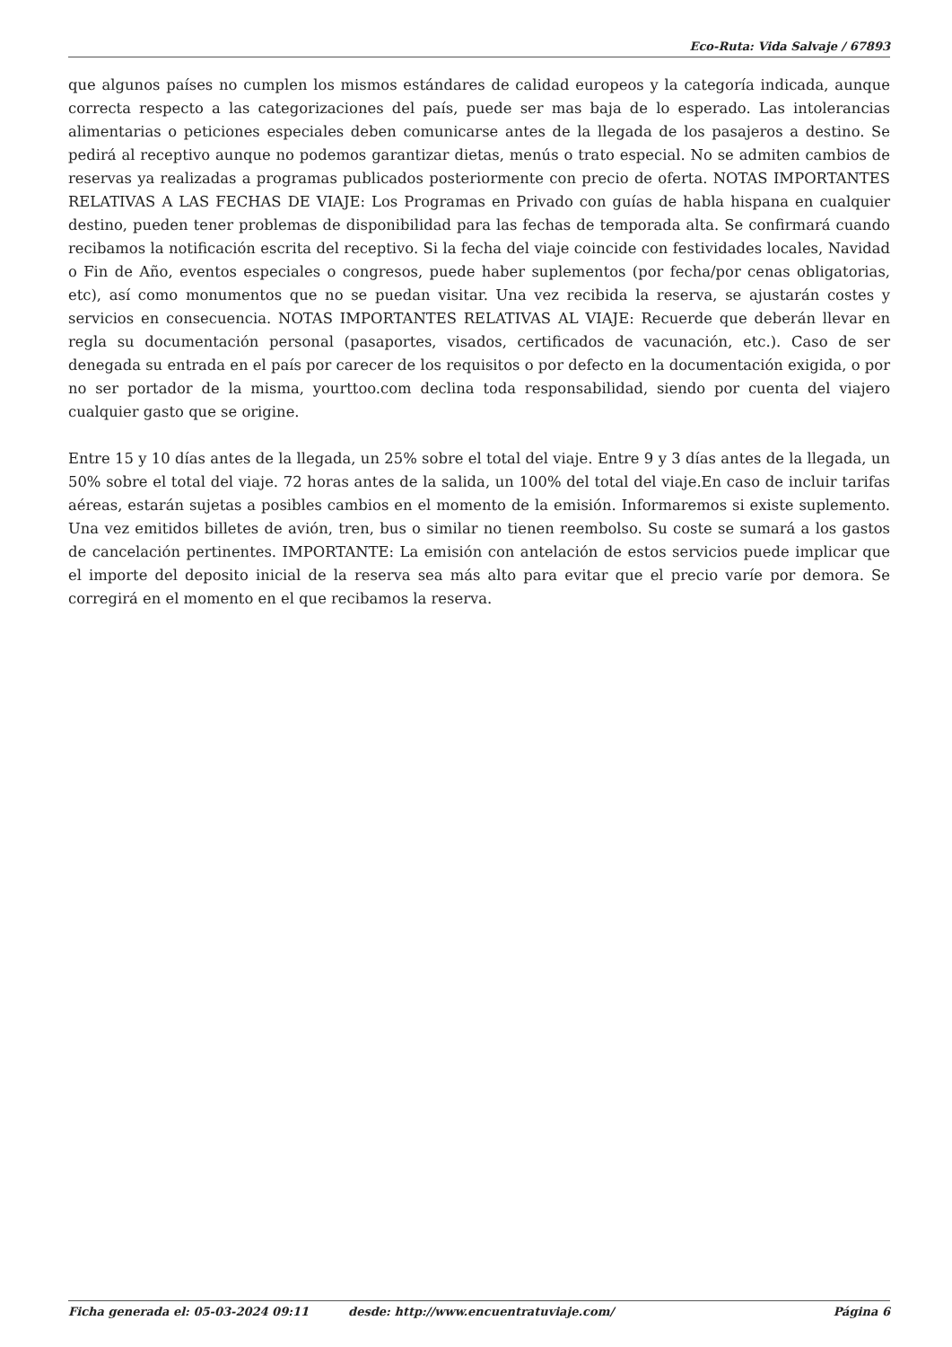Eco-Ruta: Vida Salvaje / 67893
que algunos países no cumplen los mismos estándares de calidad europeos y la categoría indicada, aunque correcta respecto a las categorizaciones del país, puede ser mas baja de lo esperado. Las intolerancias alimentarias o peticiones especiales deben comunicarse antes de la llegada de los pasajeros a destino. Se pedirá al receptivo aunque no podemos garantizar dietas, menús o trato especial. No se admiten cambios de reservas ya realizadas a programas publicados posteriormente con precio de oferta. NOTAS IMPORTANTES RELATIVAS A LAS FECHAS DE VIAJE: Los Programas en Privado con guías de habla hispana en cualquier destino, pueden tener problemas de disponibilidad para las fechas de temporada alta. Se confirmará cuando recibamos la notificación escrita del receptivo. Si la fecha del viaje coincide con festividades locales, Navidad o Fin de Año, eventos especiales o congresos, puede haber suplementos (por fecha/por cenas obligatorias, etc), así como monumentos que no se puedan visitar. Una vez recibida la reserva, se ajustarán costes y servicios en consecuencia. NOTAS IMPORTANTES RELATIVAS AL VIAJE: Recuerde que deberán llevar en regla su documentación personal (pasaportes, visados, certificados de vacunación, etc.). Caso de ser denegada su entrada en el país por carecer de los requisitos o por defecto en la documentación exigida, o por no ser portador de la misma, yourttoo.com declina toda responsabilidad, siendo por cuenta del viajero cualquier gasto que se origine.
Entre 15 y 10 días antes de la llegada, un 25% sobre el total del viaje. Entre 9 y 3 días antes de la llegada, un 50% sobre el total del viaje. 72 horas antes de la salida, un 100% del total del viaje.En caso de incluir tarifas aéreas, estarán sujetas a posibles cambios en el momento de la emisión. Informaremos si existe suplemento. Una vez emitidos billetes de avión, tren, bus o similar no tienen reembolso. Su coste se sumará a los gastos de cancelación pertinentes. IMPORTANTE: La emisión con antelación de estos servicios puede implicar que el importe del deposito inicial de la reserva sea más alto para evitar que el precio varíe por demora. Se corregirá en el momento en el que recibamos la reserva.
Ficha generada el: 05-03-2024 09:11 desde: http://www.encuentratuviaje.com/ Página 6